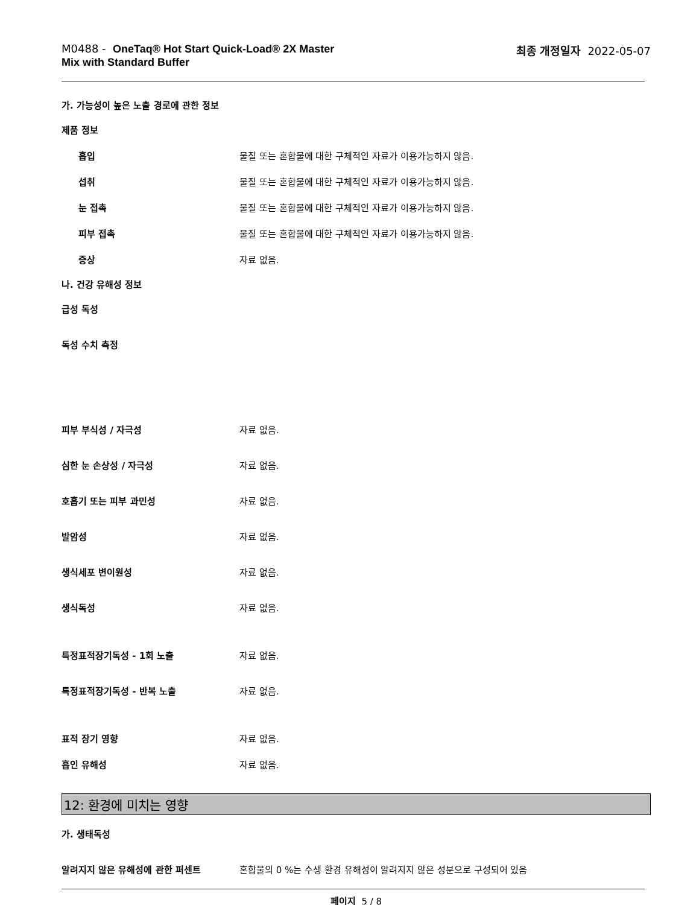M0488 - OneTaq® Hot Start Quick-Load® 2X Master
Mix with Standard Buffer
최종 개정일자 2022-05-07
가. 가능성이 높은 노출 경로에 관한 정보
제품 정보
흡입 물질 또는 혼합물에 대한 구체적인 자료가 이용가능하지 않음.
섭취 물질 또는 혼합물에 대한 구체적인 자료가 이용가능하지 않음.
눈 접촉 물질 또는 혼합물에 대한 구체적인 자료가 이용가능하지 않음.
피부 접촉 물질 또는 혼합물에 대한 구체적인 자료가 이용가능하지 않음.
증상 자료 없음.
나. 건강 유해성 정보
급성 독성
독성 수치 측정
피부 부식성 / 자극성 자료 없음.
심한 눈 손상성 / 자극성 자료 없음.
호흡기 또는 피부 과민성 자료 없음.
발암성 자료 없음.
생식세포 변이원성 자료 없음.
생식독성 자료 없음.
특정표적장기독성 - 1회 노출 자료 없음.
특정표적장기독성 - 반복 노출 자료 없음.
표적 장기 영향 자료 없음.
흡인 유해성 자료 없음.
12: 환경에 미치는 영향
가. 생태독성
알려지지 않은 유해성에 관한 퍼센트 혼합물의 0 %는 수생 환경 유해성이 알려지지 않은 성분으로 구성되어 있음
페이지 5 / 8